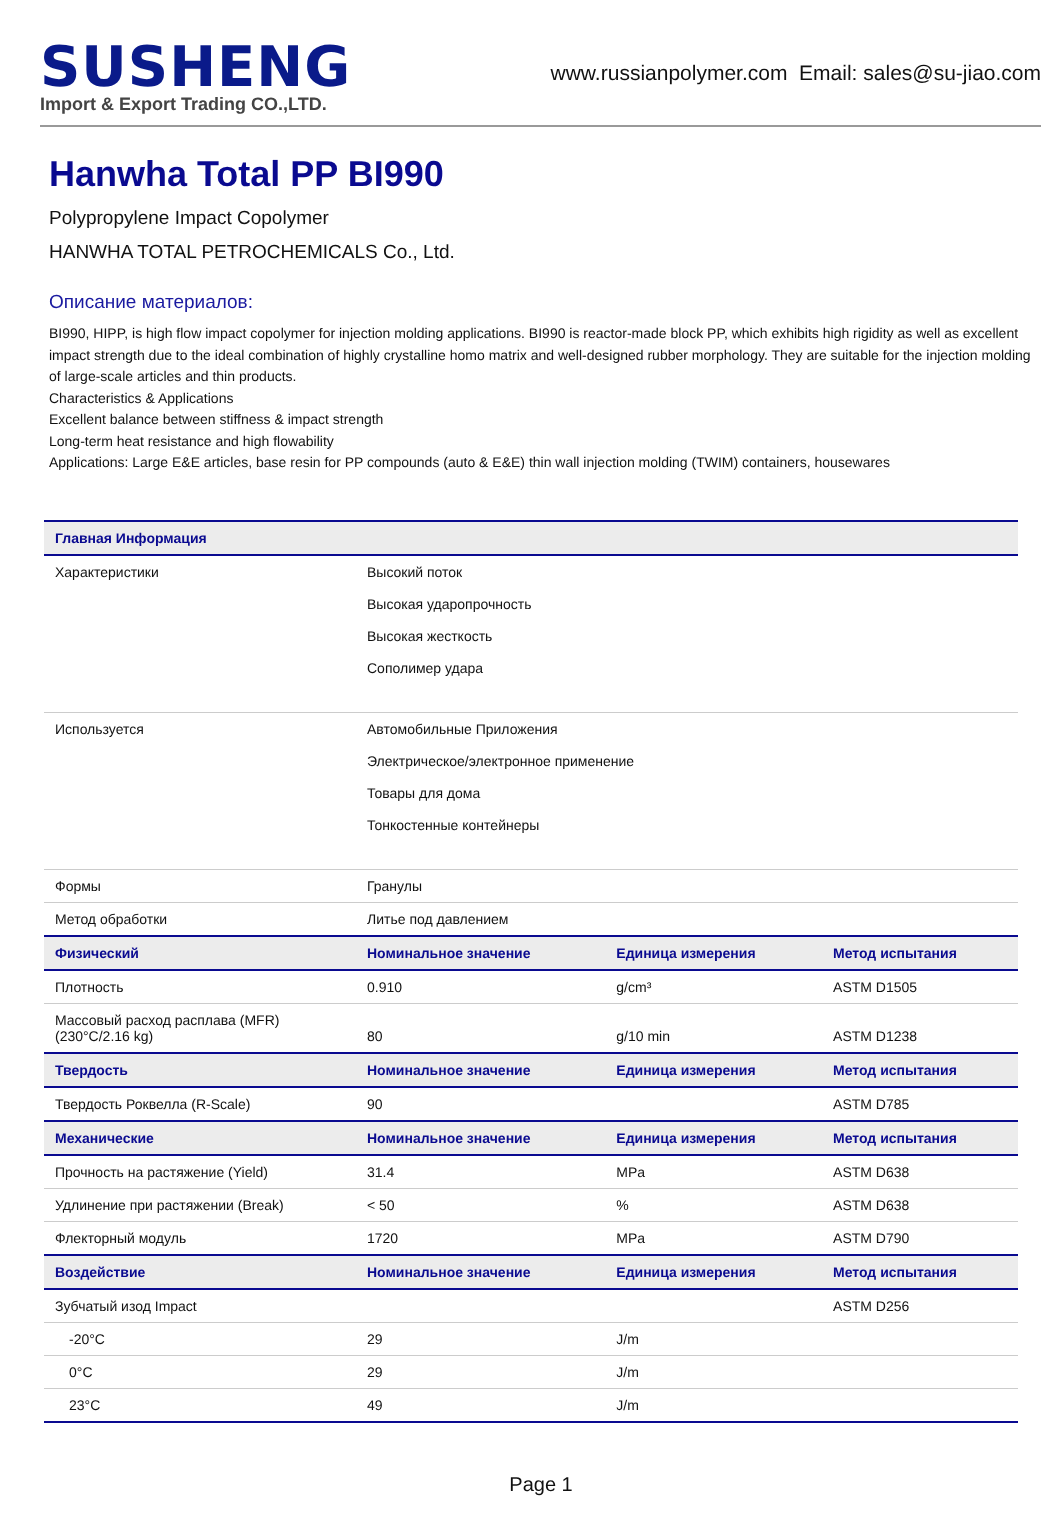SUSHENG
Import & Export Trading CO.,LTD.
www.russianpolymer.com Email: sales@su-jiao.com
Hanwha Total PP BI990
Polypropylene Impact Copolymer
HANWHA TOTAL PETROCHEMICALS Co., Ltd.
Описание материалов:
BI990, HIPP, is high flow impact copolymer for injection molding applications. BI990 is reactor-made block PP, which exhibits high rigidity as well as excellent impact strength due to the ideal combination of highly crystalline homo matrix and well-designed rubber morphology. They are suitable for the injection molding of large-scale articles and thin products.
Characteristics & Applications
Excellent balance between stiffness & impact strength
Long-term heat resistance and high flowability
Applications: Large E&E articles, base resin for PP compounds (auto & E&E) thin wall injection molding (TWIM) containers, housewares
| Главная Информация | | | |
| --- | --- | --- | --- |
| Характеристики | Высокий поток Высокая ударопрочность Высокая жесткость Сополимер удара | | |
| Используется | Автомобильные Приложения Электрическое/электронное применение Товары для дома Тонкостенные контейнеры | | |
| Формы | Гранулы | | |
| Метод обработки | Литье под давлением | | |
| Физический | Номинальное значение | Единица измерения | Метод испытания |
| Плотность | 0.910 | g/cm³ | ASTM D1505 |
| Массовый расход расплава (MFR) (230°C/2.16 kg) | 80 | g/10 min | ASTM D1238 |
| Твердость | Номинальное значение | Единица измерения | Метод испытания |
| Твердость Роквелла (R-Scale) | 90 | | ASTM D785 |
| Механические | Номинальное значение | Единица измерения | Метод испытания |
| Прочность на растяжение (Yield) | 31.4 | MPa | ASTM D638 |
| Удлинение при растяжении (Break) | < 50 | % | ASTM D638 |
| Флекторный модуль | 1720 | MPa | ASTM D790 |
| Воздействие | Номинальное значение | Единица измерения | Метод испытания |
| Зубчатый изод Impact | | | ASTM D256 |
| -20°C | 29 | J/m | |
| 0°C | 29 | J/m | |
| 23°C | 49 | J/m | |
Page 1